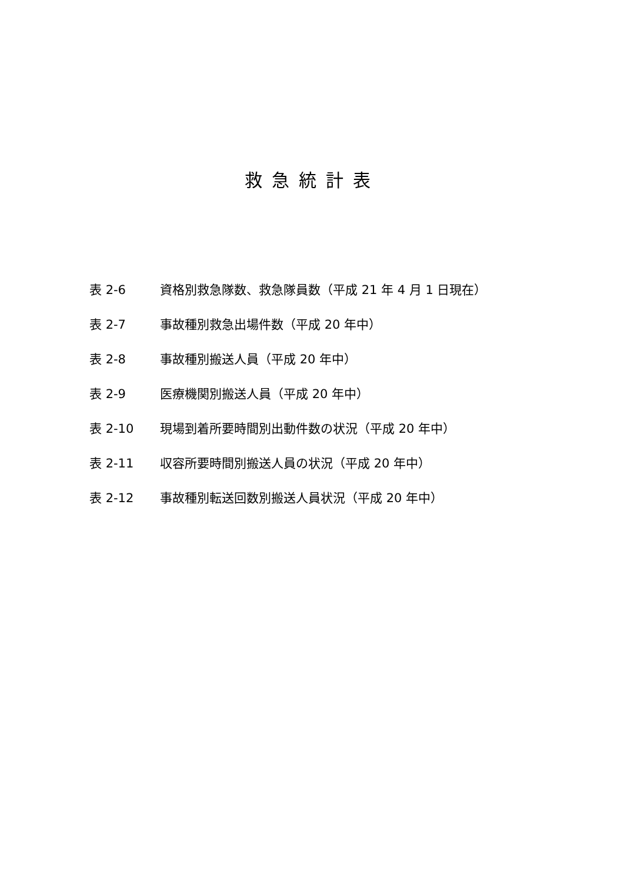救急統計表
表 2-6 資格別救急隊数、救急隊員数（平成 21 年 4 月 1 日現在）
表 2-7 事故種別救急出場件数（平成 20 年中）
表 2-8 事故種別搬送人員（平成 20 年中）
表 2-9 医療機関別搬送人員（平成 20 年中）
表 2-10 現場到着所要時間別出動件数の状況（平成 20 年中）
表 2-11 収容所要時間別搬送人員の状況（平成 20 年中）
表 2-12 事故種別転送回数別搬送人員状況（平成 20 年中）